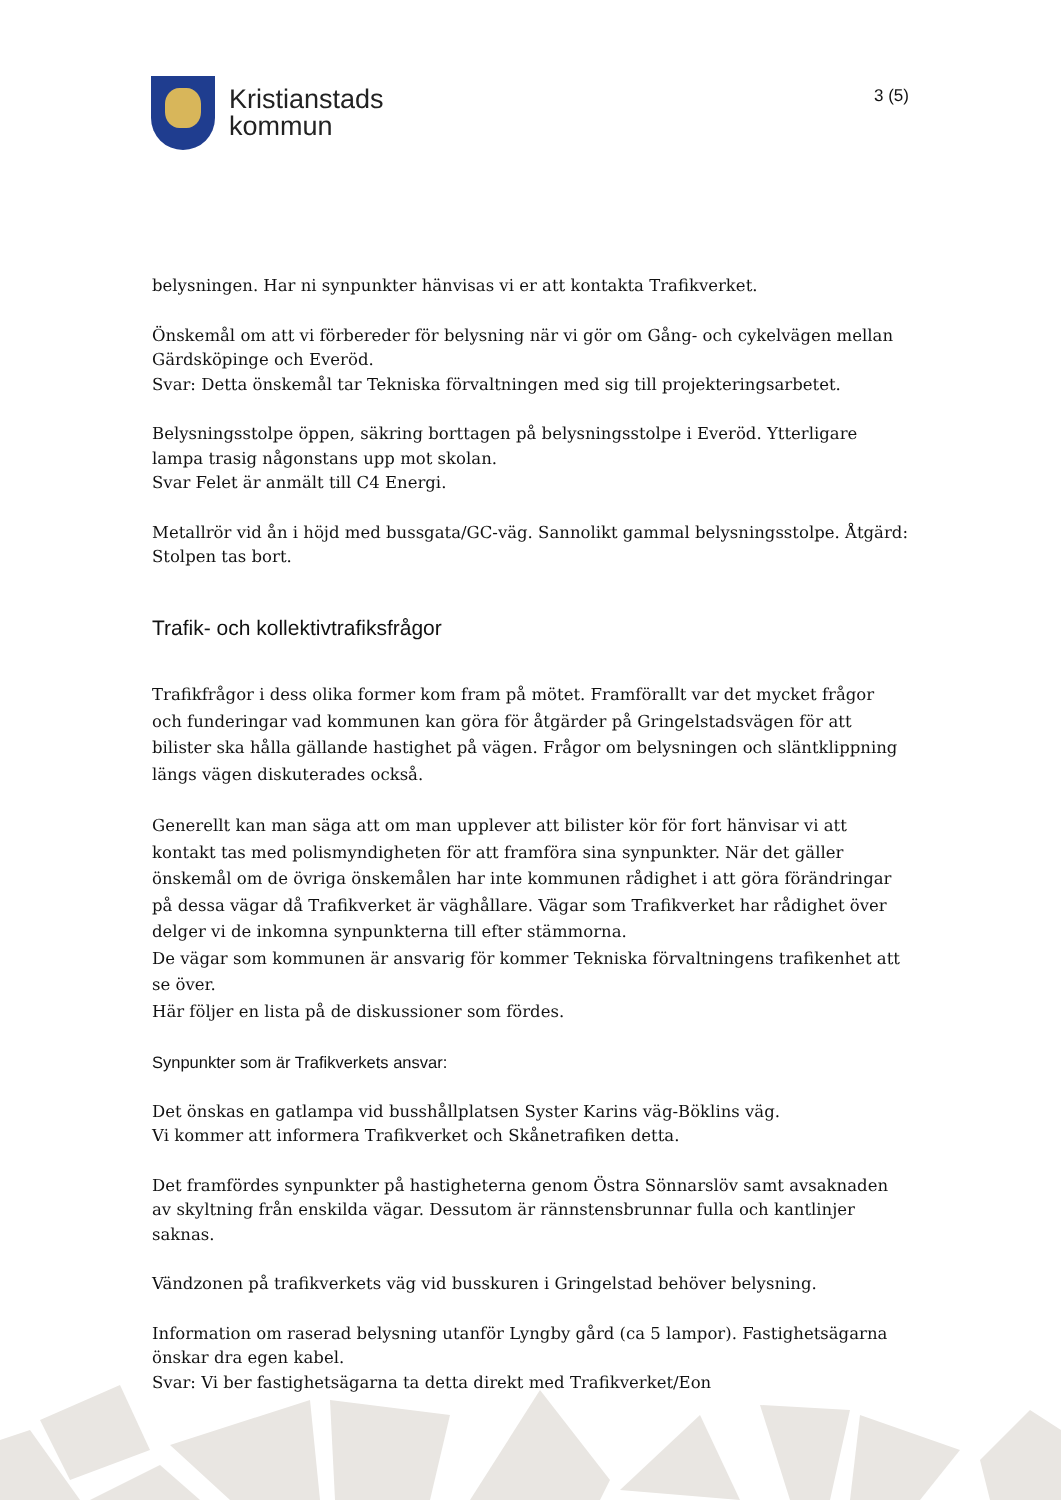Kristianstads
kommun
3 (5)
belysningen. Har ni synpunkter hänvisas vi er att kontakta Trafikverket.
Önskemål om att vi förbereder för belysning när vi gör om Gång- och cykelvägen mellan Gärdsköpinge och Everöd.
Svar: Detta önskemål tar Tekniska förvaltningen med sig till projekteringsarbetet.
Belysningsstolpe öppen, säkring borttagen på belysningsstolpe i Everöd. Ytterligare lampa trasig någonstans upp mot skolan.
Svar Felet är anmält till C4 Energi.
Metallrör vid ån i höjd med bussgata/GC-väg. Sannolikt gammal belysningsstolpe. Åtgärd: Stolpen tas bort.
Trafik- och kollektivtrafiksfrågor
Trafikfrågor i dess olika former kom fram på mötet. Framförallt var det mycket frågor och funderingar vad kommunen kan göra för åtgärder på Gringelstadsvägen för att bilister ska hålla gällande hastighet på vägen. Frågor om belysningen och släntklippning längs vägen diskuterades också.
Generellt kan man säga att om man upplever att bilister kör för fort hänvisar vi att kontakt tas med polismyndigheten för att framföra sina synpunkter. När det gäller önskemål om de övriga önskemålen har inte kommunen rådighet i att göra förändringar på dessa vägar då Trafikverket är väghållare. Vägar som Trafikverket har rådighet över delger vi de inkomna synpunkterna till efter stämmorna.
De vägar som kommunen är ansvarig för kommer Tekniska förvaltningens trafikenhet att se över.
Här följer en lista på de diskussioner som fördes.
Synpunkter som är Trafikverkets ansvar:
Det önskas en gatlampa vid busshållplatsen Syster Karins väg-Böklins väg.
Vi kommer att informera Trafikverket och Skånetrafiken detta.
Det framfördes synpunkter på hastigheterna genom Östra Sönnarslöv samt avsaknaden av skyltning från enskilda vägar. Dessutom är rännstensbrunnar fulla och kantlinjer saknas.
Vändzonen på trafikverkets väg vid busskuren i Gringelstad behöver belysning.
Information om raserad belysning utanför Lyngby gård (ca 5 lampor). Fastighetsägarna önskar dra egen kabel.
Svar: Vi ber fastighetsägarna ta detta direkt med Trafikverket/Eon